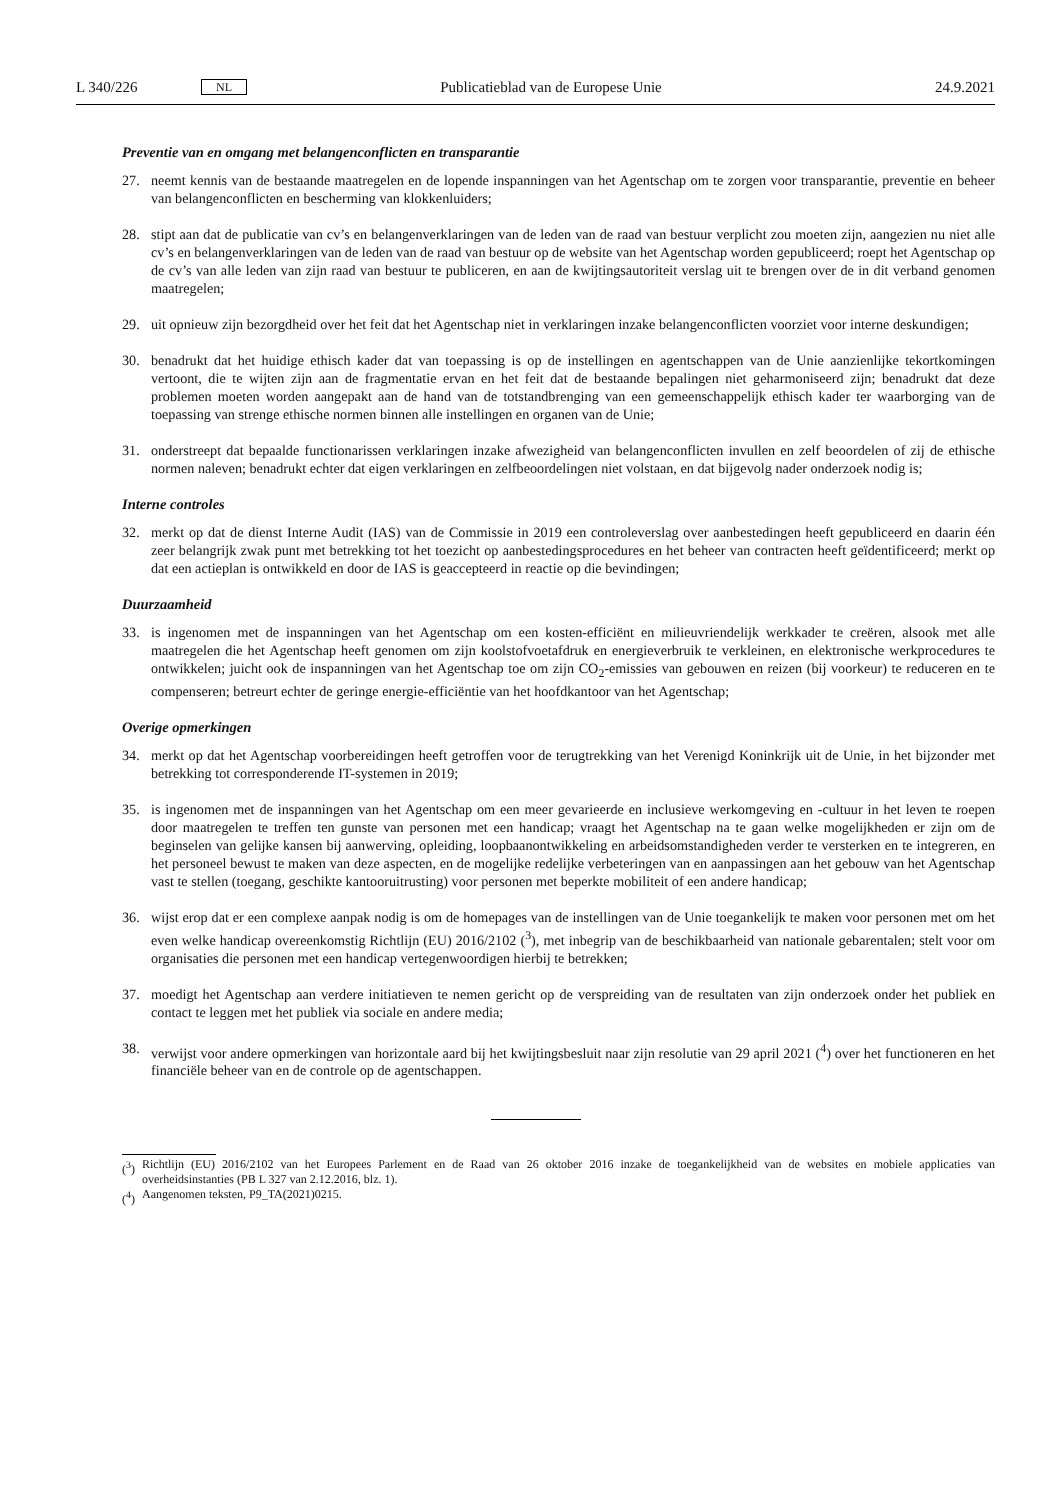L 340/226 NL Publicatieblad van de Europese Unie 24.9.2021
Preventie van en omgang met belangenconflicten en transparantie
27. neemt kennis van de bestaande maatregelen en de lopende inspanningen van het Agentschap om te zorgen voor transparantie, preventie en beheer van belangenconflicten en bescherming van klokkenluiders;
28. stipt aan dat de publicatie van cv’s en belangenverklaringen van de leden van de raad van bestuur verplicht zou moeten zijn, aangezien nu niet alle cv’s en belangenverklaringen van de leden van de raad van bestuur op de website van het Agentschap worden gepubliceerd; roept het Agentschap op de cv’s van alle leden van zijn raad van bestuur te publiceren, en aan de kwijtingsautoriteit verslag uit te brengen over de in dit verband genomen maat­regelen;
29. uit opnieuw zijn bezorgdheid over het feit dat het Agentschap niet in verklaringen inzake belangenconflicten voorziet voor interne deskundigen;
30. benadrukt dat het huidige ethisch kader dat van toepassing is op de instellingen en agentschappen van de Unie aanzienlijke tekortkomingen vertoont, die te wijten zijn aan de fragmentatie ervan en het feit dat de bestaande bepalingen niet geharmoniseerd zijn; benadrukt dat deze problemen moeten worden aangepakt aan de hand van de totstandbrenging van een gemeenschappelijk ethisch kader ter waarborging van de toepassing van strenge ethische normen binnen alle instellingen en organen van de Unie;
31. onderstreept dat bepaalde functionarissen verklaringen inzake afwezigheid van belangenconflicten invullen en zelf beoordelen of zij de ethische normen naleven; benadrukt echter dat eigen verklaringen en zelfbeoordelingen niet volstaan, en dat bijgevolg nader onderzoek nodig is;
Interne controles
32. merkt op dat de dienst Interne Audit (IAS) van de Commissie in 2019 een controleverslag over aanbestedingen heeft gepubliceerd en daarin één zeer belangrijk zwak punt met betrekking tot het toezicht op aanbestedings­procedures en het beheer van contracten heeft geïdentificeerd; merkt op dat een actieplan is ontwikkeld en door de IAS is geaccepteerd in reactie op die bevindingen;
Duurzaamheid
33. is ingenomen met de inspanningen van het Agentschap om een kosten-efficiënt en milieuvriendelijk werkkader te creëren, alsook met alle maatregelen die het Agentschap heeft genomen om zijn koolstofvoetafdruk en energiever­bruik te verkleinen, en elektronische werkprocedures te ontwikkelen; juicht ook de inspanningen van het Agent­schap toe om zijn CO<sub>2</sub>-emissies van gebouwen en reizen (bij voorkeur) te reduceren en te compenseren; betreurt echter de geringe energie-efficiëntie van het hoofdkantoor van het Agentschap;
Overige opmerkingen
34. merkt op dat het Agentschap voorbereidingen heeft getroffen voor de terugtrekking van het Verenigd Koninkrijk uit de Unie, in het bijzonder met betrekking tot corresponderende IT-systemen in 2019;
35. is ingenomen met de inspanningen van het Agentschap om een meer gevarieerde en inclusieve werkomgeving en -cultuur in het leven te roepen door maatregelen te treffen ten gunste van personen met een handicap; vraagt het Agentschap na te gaan welke mogelijkheden er zijn om de beginselen van gelijke kansen bij aanwerving, opleiding, loopbaanontwikkeling en arbeidsomstandigheden verder te versterken en te integreren, en het personeel bewust te maken van deze aspecten, en de mogelijke redelijke verbeteringen van en aanpassingen aan het gebouw van het Agentschap vast te stellen (toegang, geschikte kantooruitrusting) voor personen met beperkte mobiliteit of een andere handicap;
36. wijst erop dat er een complexe aanpak nodig is om de homepages van de instellingen van de Unie toegankelijk te maken voor personen met om het even welke handicap overeenkomstig Richtlijn (EU) 2016/2102 (<sup>3</sup>), met inbegrip van de beschikbaarheid van nationale gebarentalen; stelt voor om organisaties die personen met een handicap vertegenwoordigen hierbij te betrekken;
37. moedigt het Agentschap aan verdere initiatieven te nemen gericht op de verspreiding van de resultaten van zijn onderzoek onder het publiek en contact te leggen met het publiek via sociale en andere media;
38. verwijst voor andere opmerkingen van horizontale aard bij het kwijtingsbesluit naar zijn resolutie van 29 april 2021 (<sup>4</sup>) over het functioneren en het financiële beheer van en de controle op de agentschappen.
(<sup>3</sup>) Richtlijn (EU) 2016/2102 van het Europees Parlement en de Raad van 26 oktober 2016 inzake de toegankelijkheid van de websites en mobiele applicaties van overheidsinstanties (PB L 327 van 2.12.2016, blz. 1).
(<sup>4</sup>) Aangenomen teksten, P9_TA(2021)0215.